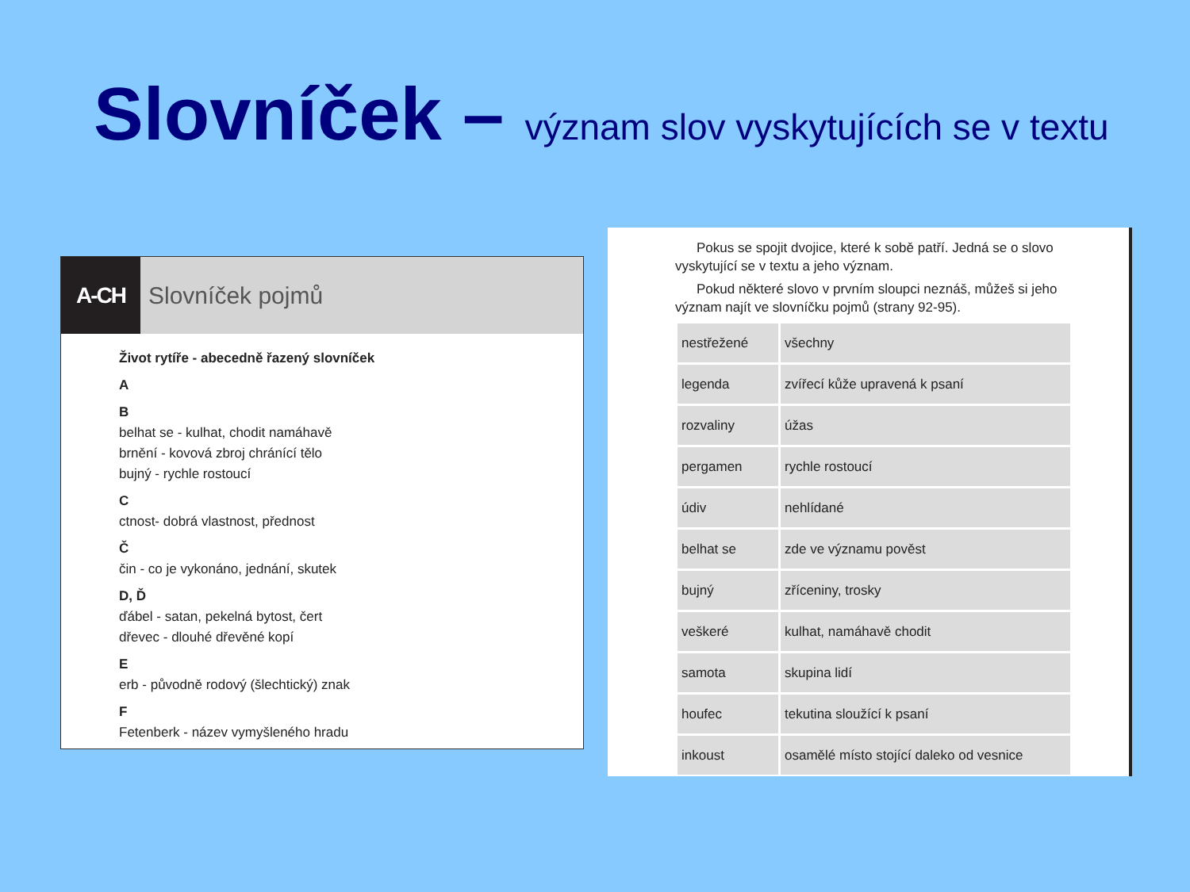Slovníček – význam slov vyskytujících se v textu
A-CH Slovníček pojmů
Život rytíře - abecedně řazený slovníček
A
B
belhat se - kulhat, chodit namáhavě
brnění - kovová zbroj chránící tělo
bujný - rychle rostoucí
C
ctnost- dobrá vlastnost, přednost
Č
čin - co je vykonáno, jednání, skutek
D, Ď
ďábel - satan, pekelná bytost, čert
dřevec - dlouhé dřevěné kopí
E
erb - původně rodový (šlechtický) znak
F
Fetenberk - název vymyšleného hradu
Pokus se spojit dvojice, které k sobě patří. Jedná se o slovo vyskytující se v textu a jeho význam.
Pokud některé slovo v prvním sloupci neznáš, můžeš si jeho význam najít ve slovníčku pojmů (strany 92-95).
| nestřežené | všechny |
| legenda | zvířecí kůže upravená k psaní |
| rozvaliny | úžas |
| pergamen | rychle rostoucí |
| údiv | nehlídané |
| belhat se | zde ve významu pověst |
| bujný | zříceniny, trosky |
| veškeré | kulhat, namáhavě chodit |
| samota | skupina lidí |
| houfec | tekutina sloužící k psaní |
| inkoust | osamělé místo stojící daleko od vesnice |